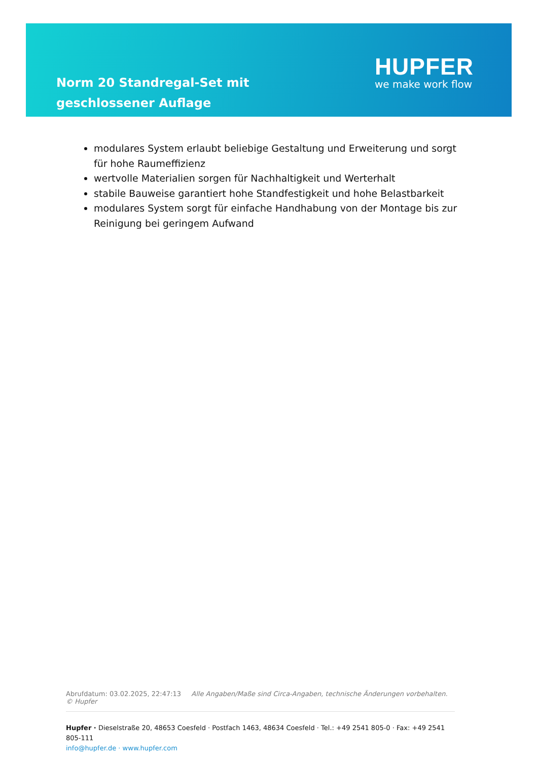Norm 20 Standregal-Set mit geschlossener Auflage
HUPFER
we make work flow
modulares System erlaubt beliebige Gestaltung und Erweiterung und sorgt für hohe Raumeffizienz
wertvolle Materialien sorgen für Nachhaltigkeit und Werterhalt
stabile Bauweise garantiert hohe Standfestigkeit und hohe Belastbarkeit
modulares System sorgt für einfache Handhabung von der Montage bis zur Reinigung bei geringem Aufwand
Abrufdatum: 03.02.2025, 22:47:13 Alle Angaben/Maße sind Circa-Angaben, technische Änderungen vorbehalten. © Hupfer
Hupfer · Dieselstraße 20, 48653 Coesfeld · Postfach 1463, 48634 Coesfeld · Tel.: +49 2541 805-0 · Fax: +49 2541 805-111
info@hupfer.de · www.hupfer.com